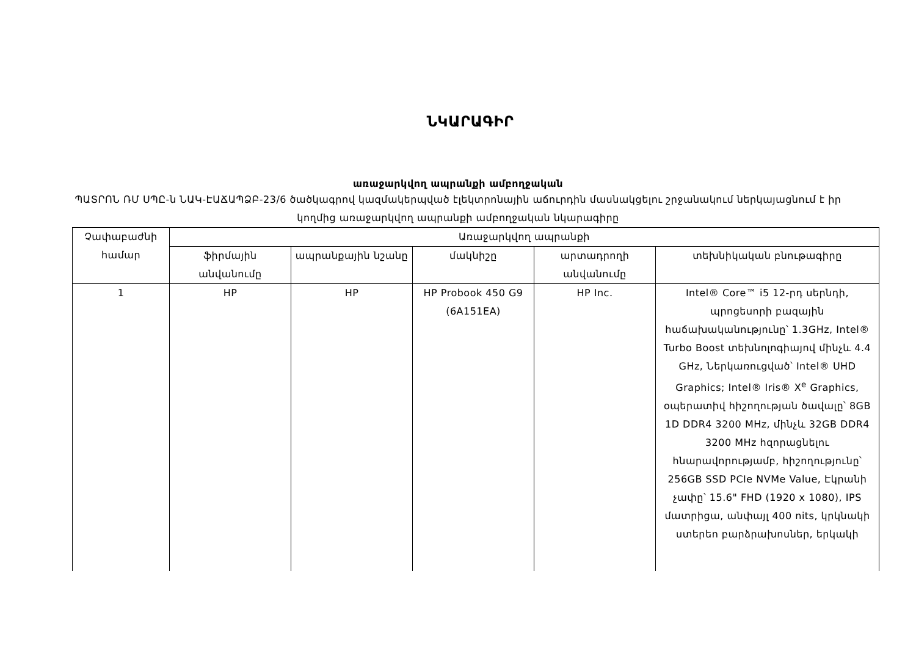ՆԿԱՐԱԳԻՐ
առաջարկվող ապրանքի ամբողջական
ՊԱՏՐՈՆ ՌՄ ՍՊԸ-ն ՆԱԿ-ԷԱՃԱՊՁԲ-23/6 ծածկագրով կազմակերպված էլեկտրոնային աճուրդին մասնակցելու շրջանակում ներկայացնում է իր կողմից առաջարկվող ապրանքի ամբողջական նկարագիրը
| Չափաբաժնի համար | Առաջարկվող ապրանքի | | | | |
| --- | --- | --- | --- | --- | --- |
| | ֆիրմային անվանումը | ապրանքային նշանը | մակնիշը | արտադրողի անվանումը | տեխնիկական բնութագիրը |
| 1 | HP | HP | HP Probook 450 G9 (6A151EA) | HP Inc. | Intel® Core™ i5 12-րդ սերնդի, պրոցեսորի բազային հաճախականությունը՝ 1.3GHz, Intel® Turbo Boost տեխնոլոգիայով մինչև 4.4 GHz, Ներկառուցված՝ Intel® UHD Graphics; Intel® Iris® X<sup>e</sup> Graphics, օպերատիվ հիշողության ծավալը՝ 8GB 1D DDR4 3200 MHz, մինչև 32GB DDR4 3200 MHz հզորացնելու հնարավորությամբ, հիշողությունը՝ 256GB SSD PCIe NVMe Value, Էկրանի չափը՝ 15.6" FHD (1920 x 1080), IPS մատրիցա, անփայլ 400 nits, կրկնակի ստերեո բարձրախոսներ, երկակի |